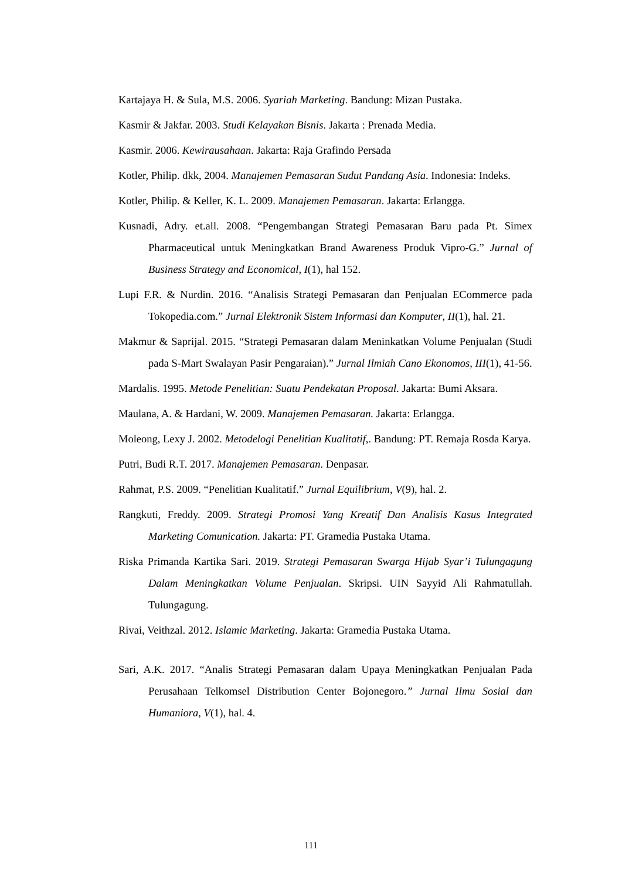Kartajaya H. & Sula, M.S. 2006. Syariah Marketing. Bandung: Mizan Pustaka.
Kasmir & Jakfar. 2003. Studi Kelayakan Bisnis. Jakarta : Prenada Media.
Kasmir. 2006. Kewirausahaan. Jakarta: Raja Grafindo Persada
Kotler, Philip. dkk, 2004. Manajemen Pemasaran Sudut Pandang Asia. Indonesia: Indeks.
Kotler, Philip. & Keller, K. L. 2009. Manajemen Pemasaran. Jakarta: Erlangga.
Kusnadi, Adry. et.all. 2008. “Pengembangan Strategi Pemasaran Baru pada Pt. Simex Pharmaceutical untuk Meningkatkan Brand Awareness Produk Vipro-G.” Jurnal of Business Strategy and Economical, I(1), hal 152.
Lupi F.R. & Nurdin. 2016. “Analisis Strategi Pemasaran dan Penjualan ECommerce pada Tokopedia.com.” Jurnal Elektronik Sistem Informasi dan Komputer, II(1), hal. 21.
Makmur & Saprijal. 2015. “Strategi Pemasaran dalam Meninkatkan Volume Penjualan (Studi pada S-Mart Swalayan Pasir Pengaraian).” Jurnal Ilmiah Cano Ekonomos, III(1), 41-56.
Mardalis. 1995. Metode Penelitian: Suatu Pendekatan Proposal. Jakarta: Bumi Aksara.
Maulana, A. & Hardani, W. 2009. Manajemen Pemasaran. Jakarta: Erlangga.
Moleong, Lexy J. 2002. Metodelogi Penelitian Kualitatif,. Bandung: PT. Remaja Rosda Karya.
Putri, Budi R.T. 2017. Manajemen Pemasaran. Denpasar.
Rahmat, P.S. 2009. “Penelitian Kualitatif.” Jurnal Equilibrium, V(9), hal. 2.
Rangkuti, Freddy. 2009. Strategi Promosi Yang Kreatif Dan Analisis Kasus Integrated Marketing Comunication. Jakarta: PT. Gramedia Pustaka Utama.
Riska Primanda Kartika Sari. 2019. Strategi Pemasaran Swarga Hijab Syar’i Tulungagung Dalam Meningkatkan Volume Penjualan. Skripsi. UIN Sayyid Ali Rahmatullah. Tulungagung.
Rivai, Veithzal. 2012. Islamic Marketing. Jakarta: Gramedia Pustaka Utama.
Sari, A.K. 2017. “Analis Strategi Pemasaran dalam Upaya Meningkatkan Penjualan Pada Perusahaan Telkomsel Distribution Center Bojonegoro.” Jurnal Ilmu Sosial dan Humaniora, V(1), hal. 4.
111